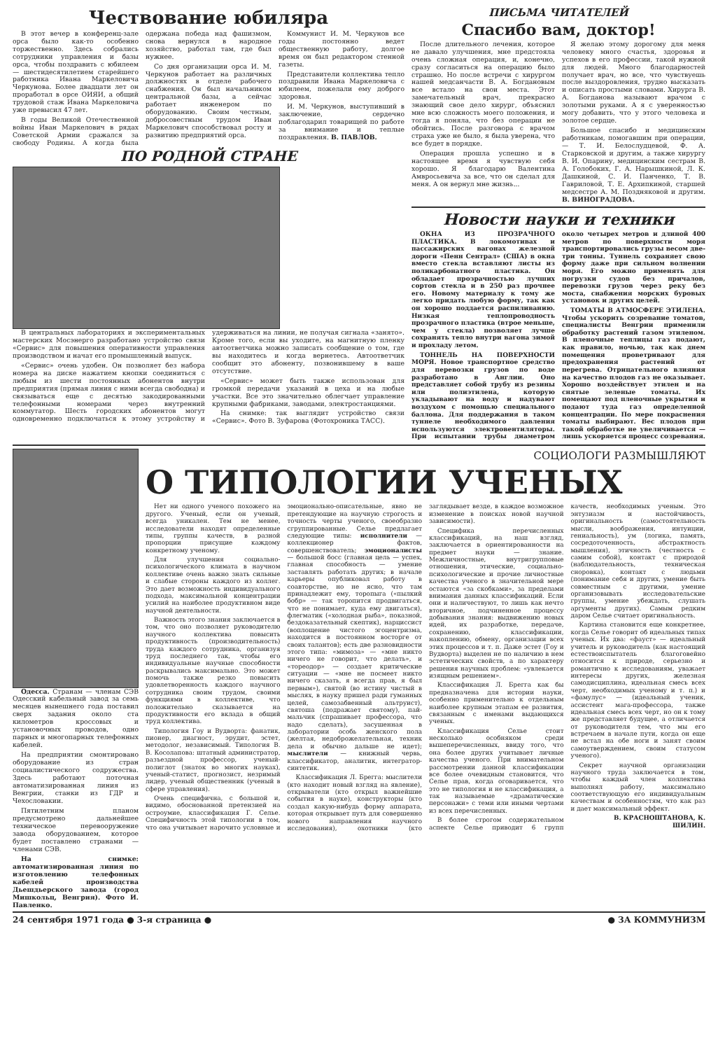Чествование юбиляра
В этот вечер в конференц-зале орса было как-то особенно торжественно. Здесь собрались сотрудники управления и базы орса, чтобы поздравить с юбилеем — шестидесятилетием старейшего работника Ивана Маркеловича Черкунова. Более двадцати лет он проработал в орсе ОИЯИ, а общий трудовой стаж Ивана Маркеловича уже превысил 47 лет.
В годы Великой Отечественной войны Иван Маркелович в рядах Советской Армии сражался за свободу Родины. А когда была одержана победа над фашизмом, снова вернулся в народное хозяйство, работал там, где был нужнее.
Со дня организации орса И. М. Черкунов работает на различных должностях в отделе рабочего снабжения. Он был начальником центральной базы, а сейчас работает инженером по оборудованию. Своим честным, добросовестным трудом Иван Маркелович способствовал росту и развитию предприятий орса.
Коммунист И. М. Черкунов все годы постоянно ведет общественную работу, долгое время он был редактором стенной газеты.
Представители коллектива тепло поздравили Ивана Маркеловича с юбилеем, пожелали ему доброго здоровья.
И. М. Черкунов, выступивший в заключение, сердечно поблагодарил товарищей по работе за внимание и теплые поздравления. В. ПАВЛОВ.
ПО РОДНОЙ СТРАНЕ
В центральных лабораториях и экспериментальных мастерских Мосэнерго разработано устройство связи «Сервис» для повышения оперативности управления производством и начат его промышленный выпуск.
«Сервис» очень удобен. Он позволяет без набора номера на диске нажатием кнопки соединиться с любым из шести постоянных абонентов внутри предприятия (прямая линия с ними всегда свободна) и связываться еще с десятью закодированными телефонными номерами через внутренний коммутатор. Шесть городских абонентов могут одновременно подключаться к этому устройству и удерживаться на линии, не получая сигнала «занято». Кроме того, если вы уходите, на магнитную пленку автоответчика можно записать сообщение о том, где вы находитесь и когда вернетесь. Автоответчик сообщит это абоненту, позвонившему в ваше отсутствие.
«Сервис» может быть также использован для громкой передачи указаний в цеха и на любые участки. Все это значительно облегчает управление крупными фабриками, заводами, электростанциями.
На снимке: так выглядит устройство связи «Сервис». Фото В. Зуфарова (Фотохроника ТАСС).
ПИСЬМА ЧИТАТЕЛЕЙ
Спасибо вам, доктор!
После длительного лечения, которое не давало улучшения, мне предстояла очень сложная операция, и, конечно, сразу согласиться на операцию было страшно. Но после встречи с хирургом нашей медсанчасти В. А. Богдановым все встало на свои места. Этот замечательный врач, прекрасно знающий свое дело хирург, объяснил мне всю сложность моего положения, и тогда я поняла, что без операции не обойтись. После разговора с врачом страха уже не было, я была уверена, что все будет в порядке.
Операция прошла успешно и в настоящее время я чувствую себя хорошо. Я благодарю Валентина Амвросьевича за все, что он сделал для меня. А он вернул мне жизнь...
Я желаю этому дорогому для меня человеку много счастья, здоровья и успехов в его профессии, такой нужной для людей. Много благодарностей получает врач, но все, что чувствуешь после выздоровления, трудно высказать и описать простыми словами. Хирурга В. А. Богданова называют врачом с золотыми руками. А я с уверенностью могу добавить, что у этого человека и золотое сердце.
Большое спасибо и медицинским работникам, помогавшим при операции, — Т. И. Белослудцевой, Ф. А. Старковской и другим, а также хирургу В. И. Опарину, медицинским сестрам В. А. Голобоких, Г. А. Нарышкиной, Л. К. Дашкиной, С. И. Панченко, Т. В. Гавриловой, Т. Е. Архипкиной, старшей медсестре А. М. Поздняковой и другим. В. ВИНОГРАДОВА.
Новости науки и техники
ОКНА ИЗ ПРОЗРАЧНОГО ПЛАСТИКА. В локомотивах и пассажирских вагонах железной дороги «Пенн Сентрал» (США) в окна вместо стекла вставляют листы из поликарбонатного пластика. Он обладает прозрачностью лучших сортов стекла и в 250 раз прочнее его. Новому материалу к тому же легко придать любую форму, так как он хорошо поддается распиливанию. Низкая теплопроводность прозрачного пластика (втрое меньше, чем у стекла) позволяет лучше сохранять тепло внутри вагона зимой и прохладу летом.
ТОННЕЛЬ НА ПОВЕРХНОСТИ МОРЯ. Новое транспортное средство для перевозки грузов по воде разработано в Англии. Оно представляет собой трубу из резины или полиэтилена, которую укладывают на воду и надувают воздухом с помощью специального баллона. Для поддержания в таком туннеле необходимого давления используются электровентиляторы. При испытании трубы диаметром около четырех метров и длиной 400 метров по поверхности моря транспортировались грузы весом две-три тонны. Туннель сохраняет свою форму даже при сильном волнении моря. Его можно применять для погрузки судов без причалов, перевозки грузов через реку без моста, снабжения морских буровых установок и других целей.
ТОМАТЫ В АТМОСФЕРЕ ЭТИЛЕНА. Чтобы ускорить созревание томатов, специалисты Венгрии применили обработку растений газом этиленом. В пленочные теплицы газ подают, как правило, ночью, так как днем помещения проветривают для предохранения растений от перегрева. Отрицательного влияния на качество плодов газ не оказывает. Хорошо воздействует этилен и на снятые зеленые томаты. Их помещают под пленочные укрытия и подают туда газ определенной концентрации. По мере покраснения томаты выбирают. Вес плодов при такой обработке не увеличивается — лишь ускоряется процесс созревания.
Одесса. Странам — членам СЭВ Одесский кабельный завод за семь месяцев нынешнего года поставил сверх задания около ста километров кроссовых и установочных проводов, одно парных и многопарных телефонных кабелей.
На предприятии смонтировано оборудование из стран социалистического содружества. Здесь работают поточная автоматизированная линия из Венгрии, станки из ГДР и Чехословакии.
Пятилетним планом предусмотрено дальнейшее техническое перевооружение завода оборудованием, которое будет поставлено странами — членами СЭВ.
На снимке: автоматизированная линия по изготовлению телефонных кабелей производства Дьешдьерского завода (город Мишкольц, Венгрия). Фото И. Павленко.
СОЦИОЛОГИ РАЗМЫШЛЯЮТ
О ТИПОЛОГИИ УЧЕНЫХ
Нет ни одного ученого похожего на другого. Ученый, если он ученый, всегда уникален. Тем не менее, исследователи находят определенные типы, группы качеств, в разной пропорции присущие каждому конкретному ученому.
Для улучшения социально-психологического климата в научном коллективе очень важно знать сильные и слабые стороны каждого из коллег. Это дает возможность индивидуального подхода, максимальной концентрации усилий на наиболее продуктивном виде научной деятельности.
Важность этого знания заключается в том, что оно позволяет руководителю научного коллектива повысить продуктивность (производительность) труда каждого сотрудника, организуя труд последнего так, чтобы его индивидуальные научные способности раскрывались максимально. Это может помочь также резко повысить удовлетворенность каждого научного сотрудника своим трудом, своими функциями в коллективе, что положительно сказывается на продуктивности его вклада в общий труд коллектива.
Типология Гоу и Вудворта: фанатик, пионер, диагност, эрудит, эстет, методолог, независимый. Типология В. В. Косолапова: штатный администратор, разъездной профессор, ученый-полиглот (знаток во многих науках), ученый-статист, прогнозист, незримый лидер, ученый общественник (ученый в сфере управления).
Очень специфична, с большой и, видимо, обоснованной претензией на остроумие, классификация Г. Селье. Специфичность этой типологии в том, что она учитывает нарочито условные и эмоционально-описательные, явно не претендующие на научную строгость и точность черты ученого, своеобразно сгруппированные. Селье предлагает следующие типы: исполнители — коллекционер фактов, совершенствователь; эмоционалисты — большой босс (главная цель — успех, главная способность — умение заставлять работать других; в начале карьеры опубликовал работу в соавторстве, но не ясно, что там принадлежит ему, торопыга («пылкий бобр» — так торопится продвигаться, что не понимает, куда ему двигаться), флегматик («холодная рыба», показной, бездоказательный скептик), нарциссист (воплощение чистого эгоцентризма, находится в постоянном восторге от своих талантов); есть две разновидности этого типа: «мимоза» — «мне никто ничего не говорит, что делать», и «тореодор» — создает критические ситуации — «мне не посмеет никто ничего сказать, я всегда прав, я был первым»), святой (во истину чистый в мыслях, в науку пришел ради гуманных целей, самозабвенный альтруист), святоша (подражает святому), пай-мальчик (спрашивает профессора, что надо сделать), засушенная в лаборатории особь женского пола (желтая, недоброжелательная, техник дела и обычно дальше не идет); мыслители — книжный червь, классификатор, аналитик, интегратор-синтетик.
Классификация Л. Брегга: мыслители (кто находит новый взгляд на явление), открыватели (кто открыл важнейшие события в науке), конструкторы (кто создал какую-нибудь форму аппарата, которая открывает путь для совершенно нового направления научного исследования), охотники (кто заглядывает везде, в каждое возможное изменение в поисках новой научной зависимости).
Специфика перечисленных классификаций, на наш взгляд, заключается в ориентированности на предмет науки — знание. Межличностные, внутригрупповые отношения, этические, социально-психологические и прочие личностные качества ученого в значительной мере остаются «за скобками», за пределами внимания данных классификаций. Если они и наличествуют, то лишь как нечто вторичное, подчиненное процессу добывания знания: выдвижению новых идей, их разработке, передаче, сохранению, классификации, накоплению, обмену, организации всех этих процессов и т. п. Даже эстет (Гоу и Вудворта) выделен не по наличию в нем эстетических свойств, а по характеру решения научных проблем: «увлекается изящным решением».
Классификация Л. Брегга как бы предназначена для истории науки, особенно применительно к отдельным наиболее крупным этапам ее развития, связанным с именами выдающихся ученых.
Классификация Селье стоит несколько особняком среди вышеперечисленных, ввиду того, что она более других учитывает личные качества ученого. При внимательном рассмотрении данной классификации все более очевидным становится, что Селье прав, когда оговаривается, что это не типология и не классификация, а так называемые «драматические персонажи» с теми или иными чертами из всех перечисленных.
В более строгом содержательном аспекте Селье приводит 6 групп качеств, необходимых ученым. Это энтузиазм и настойчивость, оригинальность (самостоятельность мысли, воображения, интуиции, гениальность), ум (логика, память, сосредоточенность, абстрактность мышления), этичность (честность с самим собой), контакт с природой (наблюдательность, техническая сноровка), контакт с людьми (понимание себя и других, умение быть совместным с другими, умение организовывать исследовательские группы, умение убеждать, слушать аргументы других). Самым редким даром Селье считает оригинальность.
Картина становится еще конкретнее, когда Селье говорит об идеальных типах ученых. Их два: «фауст» — идеальный учитель и руководитель (как настоящий естествоиспытатель благоговейно относится к природе, серьезно и романтично к исследованиям, уважает интересы других, железная самодисциплина, идеальная смесь всех черт, необходимых ученому и т. п.) и «фамулус» — (идеальный ученик, ассистент мага-профессора, также идеальная смесь всех черт, но он к тому же представляет будущее, а отличается от руководителя тем, что мы его встречаем в начале пути, когда он еще не встал на обе ноги и занят своим самоутверждением, своим статусом ученого).
Секрет научной организации научного труда заключается в том, чтобы каждый член коллектива выполнял работу, максимально соответствующую его индивидуальным качествам и особенностям, что как раз и дает максимальный эффект.
В. КРАСНОШТАНОВА, К. ШИЛИН.
24 сентября 1971 года ● 3-я страница ● ● ЗА КОММУНИЗМ